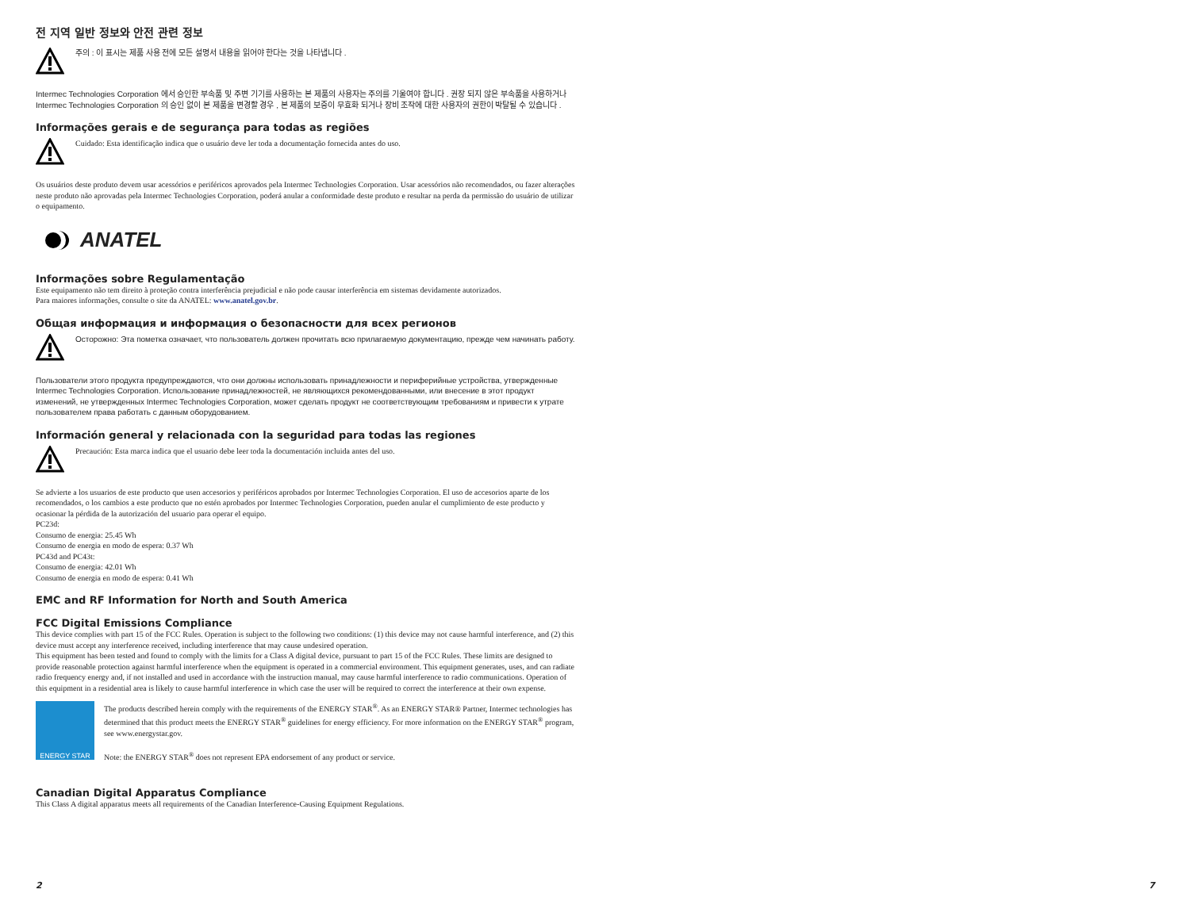전 지역 일반 정보와 안전 관련 정보
주의 : 이 표시는 제품 사용 전에 모든 설명서 내용을 읽어야 한다는 것을 나타냅니다 .
Intermec Technologies Corporation 에서 승인한 부속품 및 주변 기기를 사용하는 본 제품의 사용자는 주의를 기울여야 합니다 . 권장 되지 않은 부속품을 사용하거나 Intermec Technologies Corporation 의 승인 없이 본 제품을 변경할 경우 , 본 제품의 보증이 무효화 되거나 장비 조작에 대한 사용자의 권한이 박탈될 수 있습니다 .
Informações gerais e de segurança para todas as regiões
Cuidado: Esta identificação indica que o usuário deve ler toda a documentação fornecida antes do uso.
Os usuários deste produto devem usar acessórios e periféricos aprovados pela Intermec Technologies Corporation. Usar acessórios não recomendados, ou fazer alterações neste produto não aprovadas pela Intermec Technologies Corporation, poderá anular a conformidade deste produto e resultar na perda da permissão do usuário de utilizar o equipamento.
ANATEL
Informações sobre Regulamentação
Este equipamento não tem direito à proteção contra interferência prejudicial e não pode causar interferência em sistemas devidamente autorizados.
Para maiores informações, consulte o site da ANATEL: www.anatel.gov.br.
Общая информация и информация о безопасности для всех регионов
Осторожно: Эта пометка означает, что пользователь должен прочитать всю прилагаемую документацию, прежде чем начинать работу.
Пользователи этого продукта предупреждаются, что они должны использовать принадлежности и периферийные устройства, утвержденные Intermec Technologies Corporation. Использование принадлежностей, не являющихся рекомендованными, или внесение в этот продукт изменений, не утвержденных Intermec Technologies Corporation, может сделать продукт не соответствующим требованиям и привести к утрате пользователем права работать с данным оборудованием.
Información general y relacionada con la seguridad para todas las regiones
Precaución: Esta marca indica que el usuario debe leer toda la documentación incluida antes del uso.
Se advierte a los usuarios de este producto que usen accesorios y periféricos aprobados por Intermec Technologies Corporation. El uso de accesorios aparte de los recomendados, o los cambios a este producto que no estén aprobados por Intermec Technologies Corporation, pueden anular el cumplimiento de este producto y ocasionar la pérdida de la autorización del usuario para operar el equipo.
PC23d:
Consumo de energia: 25.45 Wh
Consumo de energia en modo de espera: 0.37 Wh
PC43d and PC43t:
Consumo de energia: 42.01 Wh
Consumo de energia en modo de espera: 0.41 Wh
EMC and RF Information for North and South America
FCC Digital Emissions Compliance
This device complies with part 15 of the FCC Rules. Operation is subject to the following two conditions: (1) this device may not cause harmful interference, and (2) this device must accept any interference received, including interference that may cause undesired operation.
This equipment has been tested and found to comply with the limits for a Class A digital device, pursuant to part 15 of the FCC Rules. These limits are designed to provide reasonable protection against harmful interference when the equipment is operated in a commercial environment. This equipment generates, uses, and can radiate radio frequency energy and, if not installed and used in accordance with the instruction manual, may cause harmful interference to radio communications. Operation of this equipment in a residential area is likely to cause harmful interference in which case the user will be required to correct the interference at their own expense.
ENERGY STAR
The products described herein comply with the requirements of the ENERGY STAR<sup>®</sup>. As an ENERGY STAR® Partner, Intermec technologies has determined that this product meets the ENERGY STAR<sup>®</sup> guidelines for energy efficiency. For more information on the ENERGY STAR<sup>®</sup> program, see www.energystar.gov.
Note: the ENERGY STAR<sup>®</sup> does not represent EPA endorsement of any product or service.
Canadian Digital Apparatus Compliance
This Class A digital apparatus meets all requirements of the Canadian Interference-Causing Equipment Regulations.
2 7